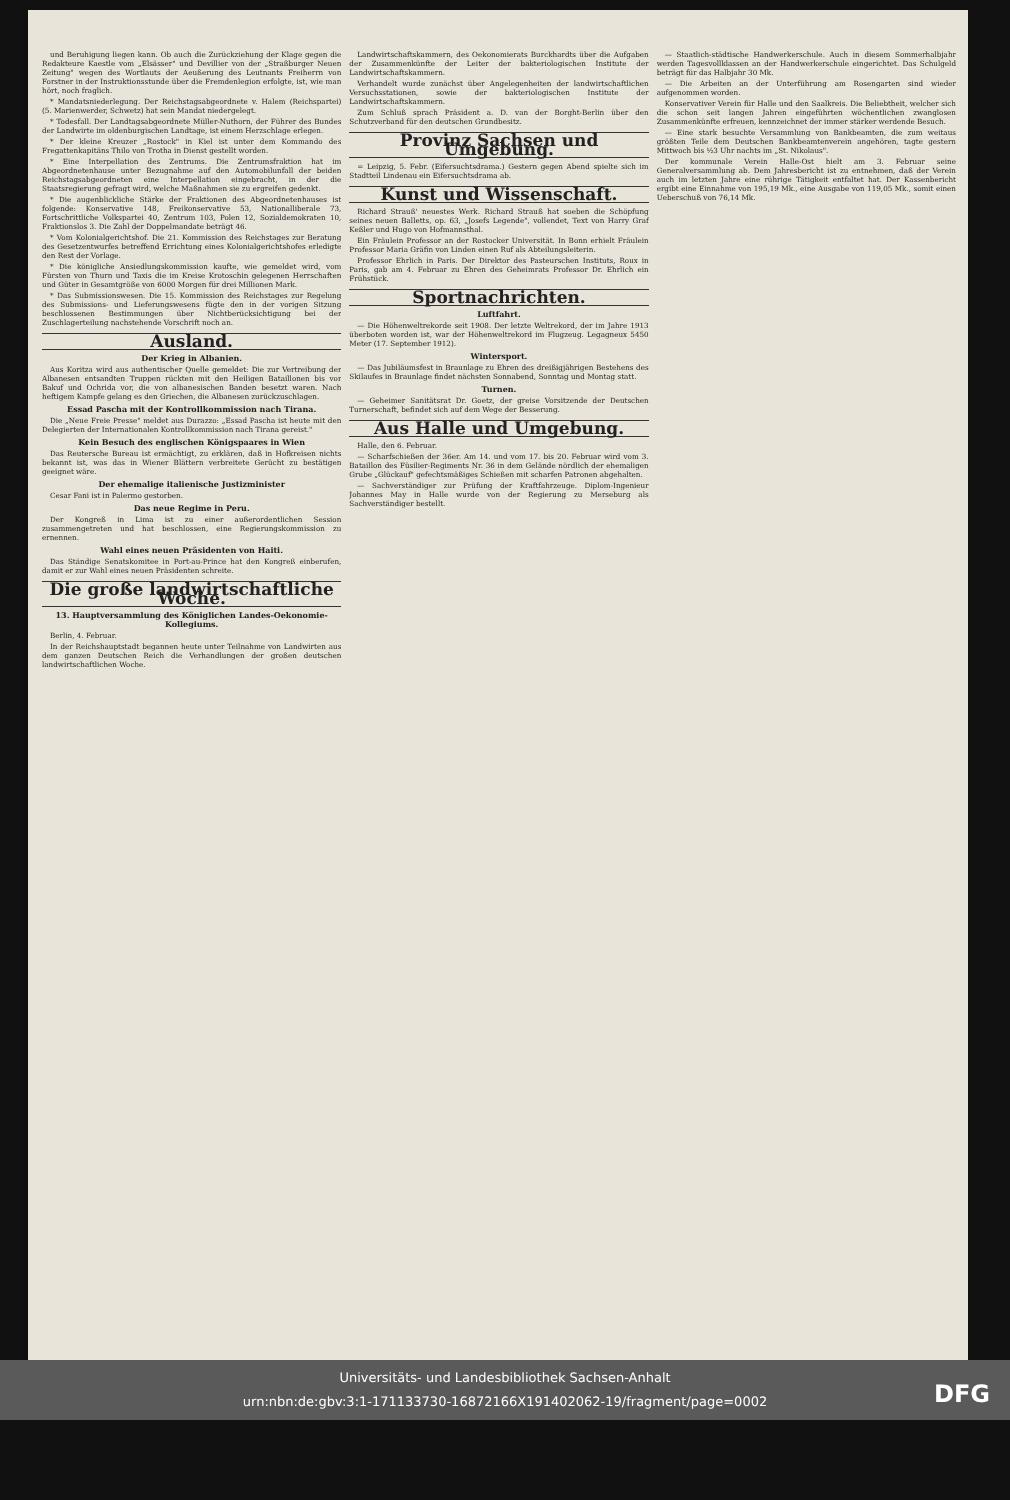und Beruhigung liegen kann. Ob auch die Zurückziehung der Klage gegen die Redakteure Kaestle vom „Elsässer" und Devillier von der „Straßburger Neuen Zeitung" wegen des Wortlauts der Aeußerung des Leutnants Freiherrn von Forstner in der Instruktionsstunde über die Fremdenlegion erfolgte, ist, wie man hört, noch fraglich.
* Mandatsniederlegung. Der Reichstagsabgeordnete v. Halem (Reichspartei) (5. Marienwerder, Schwetz) hat sein Mandat niedergelegt.
* Todesfall. Der Landtagsabgeordnete Müller-Nuthorn, der Führer des Bundes der Landwirte im oldenburgischen Landtage, ist einem Herzschlage erlegen.
* Der kleine Kreuzer „Rostock" in Kiel ist unter dem Kommando des Fregattenkapitäns Thilo von Trotha in Dienst gestellt worden.
* Eine Interpellation des Zentrums. Die Zentrumsfraktion hat im Abgeordnetenhause unter Bezugnahme auf den Automobilunfall der beiden Reichstagsabgeordneten eine Interpellation eingebracht, in der die Staatsregierung gefragt wird, welche Maßnahmen sie zu ergreifen gedenkt.
* Die augenblickliche Stärke der Fraktionen des Abgeordnetenhauses ist folgende: Konservative 148, Freikonservative 53, Nationalliberale 73, Fortschrittliche Volkspartei 40, Zentrum 103, Polen 12, Sozialdemokraten 10, Fraktionslos 3. Die Zahl der Doppelmandate beträgt 46.
* Vom Kolonialgerichtshof. Die 21. Kommission des Reichstages zur Beratung des Gesetzentwurfes betreffend Errichtung eines Kolonialgerichtshofes erledigte den Rest der Vorlage.
* Die königliche Ansiedlungskommission kaufte, wie gemeldet wird, vom Fürsten von Thurn und Taxis die im Kreise Krotoschin gelegenen Herrschaften und Güter in Gesamtgröße von 6000 Morgen für drei Millionen Mark.
* Das Submissionswesen. Die 15. Kommission des Reichstages zur Regelung des Submissions- und Lieferungswesens fügte den in der vorigen Sitzung beschlossenen Bestimmungen über Nichtberücksichtigung bei der Zuschlagerteilung nachstehende Vorschrift noch an.
Ausland.
Der Krieg in Albanien.
Aus Koritza wird aus authentischer Quelle gemeldet: Die zur Vertreibung der Albanesen entsandten Truppen rückten mit den Heiligen Bataillonen bis vor Bakuf und Ochrida vor, die von albanesischen Banden besetzt waren. Nach heftigem Kampfe gelang es den Griechen, die Albanesen zurückzuschlagen.
Essad Pascha mit der Kontrollkommission nach Tirana.
Die „Neue Freie Presse" meldet aus Durazzo: „Essad Pascha ist heute mit den Delegierten der Internationalen Kontrollkommission nach Tirana gereist."
Kein Besuch des englischen Königspaares in Wien
Das Reutersche Bureau ist ermächtigt, zu erklären, daß in Hofkreisen nichts bekannt ist, was das in Wiener Blättern verbreitete Gerücht zu bestätigen geeignet wäre.
Der ehemalige italienische Justizminister
Cesar Fani ist in Palermo gestorben.
Das neue Regime in Peru.
Der Kongreß in Lima ist zu einer außerordentlichen Session zusammengetreten und hat beschlossen, eine Regierungskommission zu ernennen.
Wahl eines neuen Präsidenten von Haiti.
Das Ständige Senatskomitee in Port-au-Prince hat den Kongreß einberufen, damit er zur Wahl eines neuen Präsidenten schreite.
Die große landwirtschaftliche Woche.
13. Hauptversammlung des Königlichen Landes-Oekonomie-Kollegiums.
Berlin, 4. Februar.
In der Reichshauptstadt begannen heute unter Teilnahme von Landwirten aus dem ganzen Deutschen Reich die Verhandlungen der großen deutschen landwirtschaftlichen Woche.
Landwirtschaftskammern, des Oekonomierats Burckhardts über die Aufgaben der Zusammenkünfte der Leiter der bakteriologischen Institute der Landwirtschaftskammern.
Verhandelt wurde zunächst über Angelegenheiten der landwirtschaftlichen Versuchsstationen, sowie der bakteriologischen Institute der Landwirtschaftskammern.
Zum Schluß sprach Präsident a. D. van der Borght-Berlin über den Schutzverband für den deutschen Grundbesitz.
Provinz Sachsen und Umgebung.
= Leipzig, 5. Febr. (Eifersuchtsdrama.) Gestern gegen Abend spielte sich im Stadtteil Lindenau ein Eifersuchtsdrama ab.
Kunst und Wissenschaft.
Richard Strauß' neuestes Werk. Richard Strauß hat soeben die Schöpfung seines neuen Balletts, op. 63, „Josefs Legende", vollendet, Text von Harry Graf Keßler und Hugo von Hofmannsthal.
Ein Fräulein Professor an der Rostocker Universität. In Bonn erhielt Fräulein Professor Maria Gräfin von Linden einen Ruf als Abteilungsleiterin.
Professor Ehrlich in Paris. Der Direktor des Pasteurschen Instituts, Roux in Paris, gab am 4. Februar zu Ehren des Geheimrats Professor Dr. Ehrlich ein Frühstück.
Sportnachrichten.
Luftfahrt.
— Die Höhenweltrekorde seit 1908. Der letzte Weltrekord, der im Jahre 1913 überboten worden ist, war der Höhenweltrekord im Flugzeug. Legagneux 5450 Meter (17. September 1912).
Wintersport.
— Das Jubiläumsfest in Braunlage zu Ehren des dreißigjährigen Bestehens des Skilaufes in Braunlage findet nächsten Sonnabend, Sonntag und Montag statt.
Turnen.
— Geheimer Sanitätsrat Dr. Goetz, der greise Vorsitzende der Deutschen Turnerschaft, befindet sich auf dem Wege der Besserung.
Aus Halle und Umgebung.
Halle, den 6. Februar.
— Scharfschießen der 36er. Am 14. und vom 17. bis 20. Februar wird vom 3. Bataillon des Füsilier-Regiments Nr. 36 in dem Gelände nördlich der ehemaligen Grube „Glückauf" gefechtsmäßiges Schießen mit scharfen Patronen abgehalten.
— Sachverständiger zur Prüfung der Kraftfahrzeuge. Diplom-Ingenieur Johannes May in Halle wurde von der Regierung zu Merseburg als Sachverständiger bestellt.
— Staatlich-städtische Handwerkerschule. Auch in diesem Sommerhalbjahr werden Tagesvollklassen an der Handwerkerschule eingerichtet. Das Schulgeld beträgt für das Halbjahr 30 Mk.
— Die Arbeiten an der Unterführung am Rosengarten sind wieder aufgenommen worden.
Konservativer Verein für Halle und den Saalkreis. Die Beliebtheit, welcher sich die schon seit langen Jahren eingeführten wöchentlichen zwanglosen Zusammenkünfte erfreuen, kennzeichnet der immer stärker werdende Besuch.
— Eine stark besuchte Versammlung von Bankbeamten, die zum weitaus größten Teile dem Deutschen Bankbeamtenverein angehören, tagte gestern Mittwoch bis ½3 Uhr nachts im „St. Nikolaus".
Der kommunale Verein Halle-Ost hielt am 3. Februar seine Generalversammlung ab. Dem Jahresbericht ist zu entnehmen, daß der Verein auch im letzten Jahre eine rührige Tätigkeit entfaltet hat. Der Kassenbericht ergibt eine Einnahme von 195,19 Mk., eine Ausgabe von 119,05 Mk., somit einen Ueberschuß von 76,14 Mk.
Universitäts- und Landesbibliothek Sachsen-Anhalt
urn:nbn:de:gbv:3:1-171133730-16872166X191402062-19/fragment/page=0002
DFG